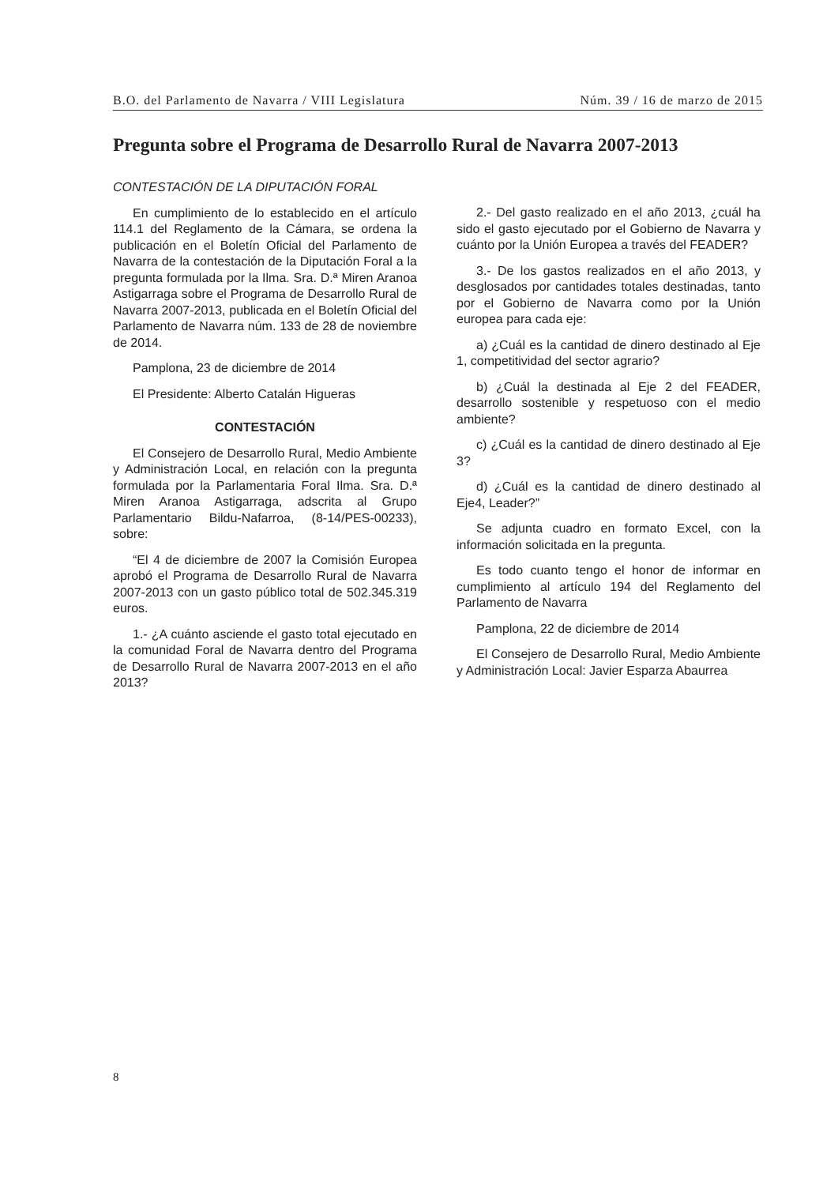B.O. del Parlamento de Navarra / VIII Legislatura Núm. 39 / 16 de marzo de 2015
Pregunta sobre el Programa de Desarrollo Rural de Navarra 2007-2013
CONTESTACIÓN DE LA DIPUTACIÓN FORAL
En cumplimiento de lo establecido en el artículo 114.1 del Reglamento de la Cámara, se ordena la publicación en el Boletín Oficial del Parlamento de Navarra de la contestación de la Diputación Foral a la pregunta formulada por la Ilma. Sra. D.ª Miren Aranoa Astigarraga sobre el Programa de Desarrollo Rural de Navarra 2007-2013, publicada en el Boletín Oficial del Parlamento de Navarra núm. 133 de 28 de noviembre de 2014.
Pamplona, 23 de diciembre de 2014
El Presidente: Alberto Catalán Higueras
CONTESTACIÓN
El Consejero de Desarrollo Rural, Medio Ambiente y Administración Local, en relación con la pregunta formulada por la Parlamentaria Foral Ilma. Sra. D.ª Miren Aranoa Astigarraga, adscrita al Grupo Parlamentario Bildu-Nafarroa, (8-14/PES-00233), sobre:
“El 4 de diciembre de 2007 la Comisión Europea aprobó el Programa de Desarrollo Rural de Navarra 2007-2013 con un gasto público total de 502.345.319 euros.
1.- ¿A cuánto asciende el gasto total ejecutado en la comunidad Foral de Navarra dentro del Programa de Desarrollo Rural de Navarra 2007-2013 en el año 2013?
2.- Del gasto realizado en el año 2013, ¿cuál ha sido el gasto ejecutado por el Gobierno de Navarra y cuánto por la Unión Europea a través del FEADER?
3.- De los gastos realizados en el año 2013, y desglosados por cantidades totales destinadas, tanto por el Gobierno de Navarra como por la Unión europea para cada eje:
a) ¿Cuál es la cantidad de dinero destinado al Eje 1, competitividad del sector agrario?
b) ¿Cuál la destinada al Eje 2 del FEADER, desarrollo sostenible y respetuoso con el medio ambiente?
c) ¿Cuál es la cantidad de dinero destinado al Eje 3?
d) ¿Cuál es la cantidad de dinero destinado al Eje4, Leader?”
Se adjunta cuadro en formato Excel, con la información solicitada en la pregunta.
Es todo cuanto tengo el honor de informar en cumplimiento al artículo 194 del Reglamento del Parlamento de Navarra
Pamplona, 22 de diciembre de 2014
El Consejero de Desarrollo Rural, Medio Ambiente y Administración Local: Javier Esparza Abaurrea
8